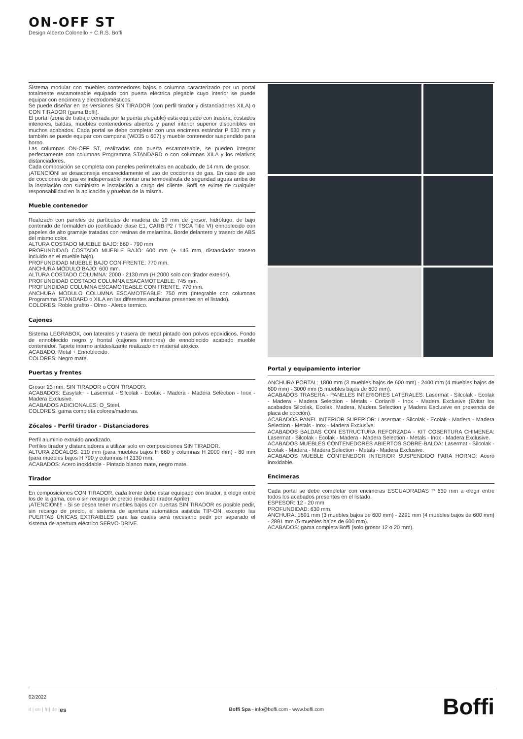ON-OFF ST
Design Alberto Colonello + C.R.S. Boffi
Sistema modular con muebles contenedores bajos o columna caracterizado por un portal totalmente escamoteable equipado con puerta eléctrica plegable cuyo interior se puede equipar con encimera y electrodomésticos.
Se puede diseñar en las versiones SIN TIRADOR (con perfil tirador y distanciadores XILA) o CON TIRADOR (gama Boffi).
El portal (zona de trabajo cerrada por la puerta plegable) está equipado con trasera, costados interiores, baldas, muebles contenedores abiertos y panel interior superior disponibles en muchos acabados. Cada portal se debe completar con una encimera estándar P 630 mm y también se puede equipar con campana (WD35 o 607) y mueble contenedor suspendido para horno.
Las columnas ON-OFF ST, realizadas con puerta escamoteable, se pueden integrar perfectamente con columnas Programma STANDARD o con columnas XILA y los relativos distanciadores.
Cada composición se completa con paneles perimetrales en acabado, de 14 mm. de grosor.
¡ATENCIÓN! se desaconseja encarecidamente el uso de cocciones de gas. En caso de uso de cocciones de gas es indispensable montar una termoválvula de seguridad aguas arriba de la instalación con suministro e instalación a cargo del cliente. Boffi se exime de cualquier responsabilidad en la aplicación y pruebas de la misma.
Mueble contenedor
Realizado con paneles de partículas de madera de 19 mm de grosor, hidrófugo, de bajo contenido de formaldehído (certificado clase E1, CARB P2 / TSCA Title VI) ennoblecido con papeles de alto gramaje tratadas con resinas de melamina. Borde delantero y trasero de ABS del mismo color.
ALTURA COSTADO MUEBLE BAJO: 660 - 790 mm
PROFUNDIDAD COSTADO MUEBLE BAJO: 600 mm (+ 145 mm, distanciador trasero incluido en el mueble bajo).
PROFUNDIDAD MUEBLE BAJO CON FRENTE: 770 mm.
ANCHURA MÓDULO BAJO: 600 mm.
ALTURA COSTADO COLUMNA: 2000 - 2130 mm (H 2000 solo con tirador exterior).
PROFUNDIDAD COSTADO COLUMNA ESACAMOTEABLE: 745 mm.
PROFUNDIDAD COLUMNA ESCAMOTEABLE CON FRENTE: 770 mm.
ANCHURA MÓDULO COLUMNA ESCAMOTEABLE: 750 mm (integrable con columnas Programma STANDARD o XILA en las diferentes anchuras presentes en el listado).
COLORES: Roble grafito - Olmo - Alerce termico.
Cajones
Sistema LEGRABOX, con laterales y trasera de metal pintado con polvos epoxídicos. Fondo de ennoblecido negro y frontal (cajones interiores) de ennoblecido acabado mueble contenedor. Tapete interno antideslizante realizado en material atóxico.
ACABADO: Metal + Ennoblecido.
COLORES: Negro mate.
Puertas y frentes
Grosor 23 mm, SIN TIRADOR o CON TIRADOR.
ACABADOS: Easylak+ - Lasermat - Silcolak - Ecolak - Madera - Madera Selection - Inox - Madera Exclusive.
ACABADOS ADICIONALES: O_Steel.
COLORES: gama completa colores/maderas.
Zócalos - Perfil tirador - Distanciadores
Perfil aluminio extruido anodizado.
Perfiles tirador y distanciadores a utilizar solo en composiciones SIN TIRADOR.
ALTURA ZÓCALOS: 210 mm (para muebles bajos H 660 y columnas H 2000 mm) - 80 mm (para muebles bajos H 790 y columnas H 2130 mm.
ACABADOS: Acero inoxidable - Pintado blanco mate, negro mate.
Tirador
En composiciones CON TIRADOR, cada frente debe estar equipado con tirador, a elegir entre los de la gama, con o sin recargo de precio (excluido tirador Aprile).
¡ATENCIÓN!!! - Si se desea tener muebles bajos con puertas SIN TIRADOR es posible pedir, sin recargo de precio, el sistema de apertura automática asistida TIP-ON, excepto las PUERTAS ÚNICAS EXTRAIBLES para las cuales será necesario pedir por separado el sistema de apertura eléctrico SERVO-DRIVE.
Portal y equipamiento interior
ANCHURA PORTAL: 1800 mm (3 muebles bajos de 600 mm) - 2400 mm (4 muebles bajos de 600 mm) - 3000 mm (5 muebles bajos de 600 mm).
ACABADOS TRASERA - PANELES INTERIORES LATERALES: Lasermat - Silcolak - Ecolak - Madera - Madera Selection - Metals - Corian® - Inox - Madera Exclusive (Evitar los acabados Silcolak, Ecolak, Madera, Madera Selection y Madera Exclusive en presencia de placa de cocción).
ACABADOS PANEL INTERIOR SUPERIOR: Lasermat - Silcolak - Ecolak - Madera - Madera Selection - Metals - Inox - Madera Exclusive.
ACABADOS BALDAS CON ESTRUCTURA REFORZADA - KIT COBERTURA CHIMENEA: Lasermat - Silcolak - Ecolak - Madera - Madera Selection - Metals - Inox - Madera Exclusive.
ACABADOS MUEBLES CONTENEDORES ABIERTOS SOBRE-BALDA: Lasermat - Silcolak - Ecolak - Madera - Madera Selection - Metals - Madera Exclusive.
ACABADOS MUEBLE CONTENEDOR INTERIOR SUSPENDIDO PARA HORNO: Acero inoxidable.
Encimeras
Cada portal se debe completar con encimeras ESCUADRADAS P 630 mm a elegir entre todos los acabados presentes en el listado.
ESPESOR: 12 - 20 mm
PROFUNDIDAD: 630 mm.
ANCHURA: 1691 mm (3 muebles bajos de 600 mm) - 2291 mm (4 muebles bajos de 600 mm) - 2891 mm (5 muebles bajos de 600 mm).
ACABADOS: gama completa Boffi (solo grosor 12 o 20 mm).
02/2022
it | en | fr | de | es Boffi Spa - info@boffi.com - www.boffi.com
Boffi